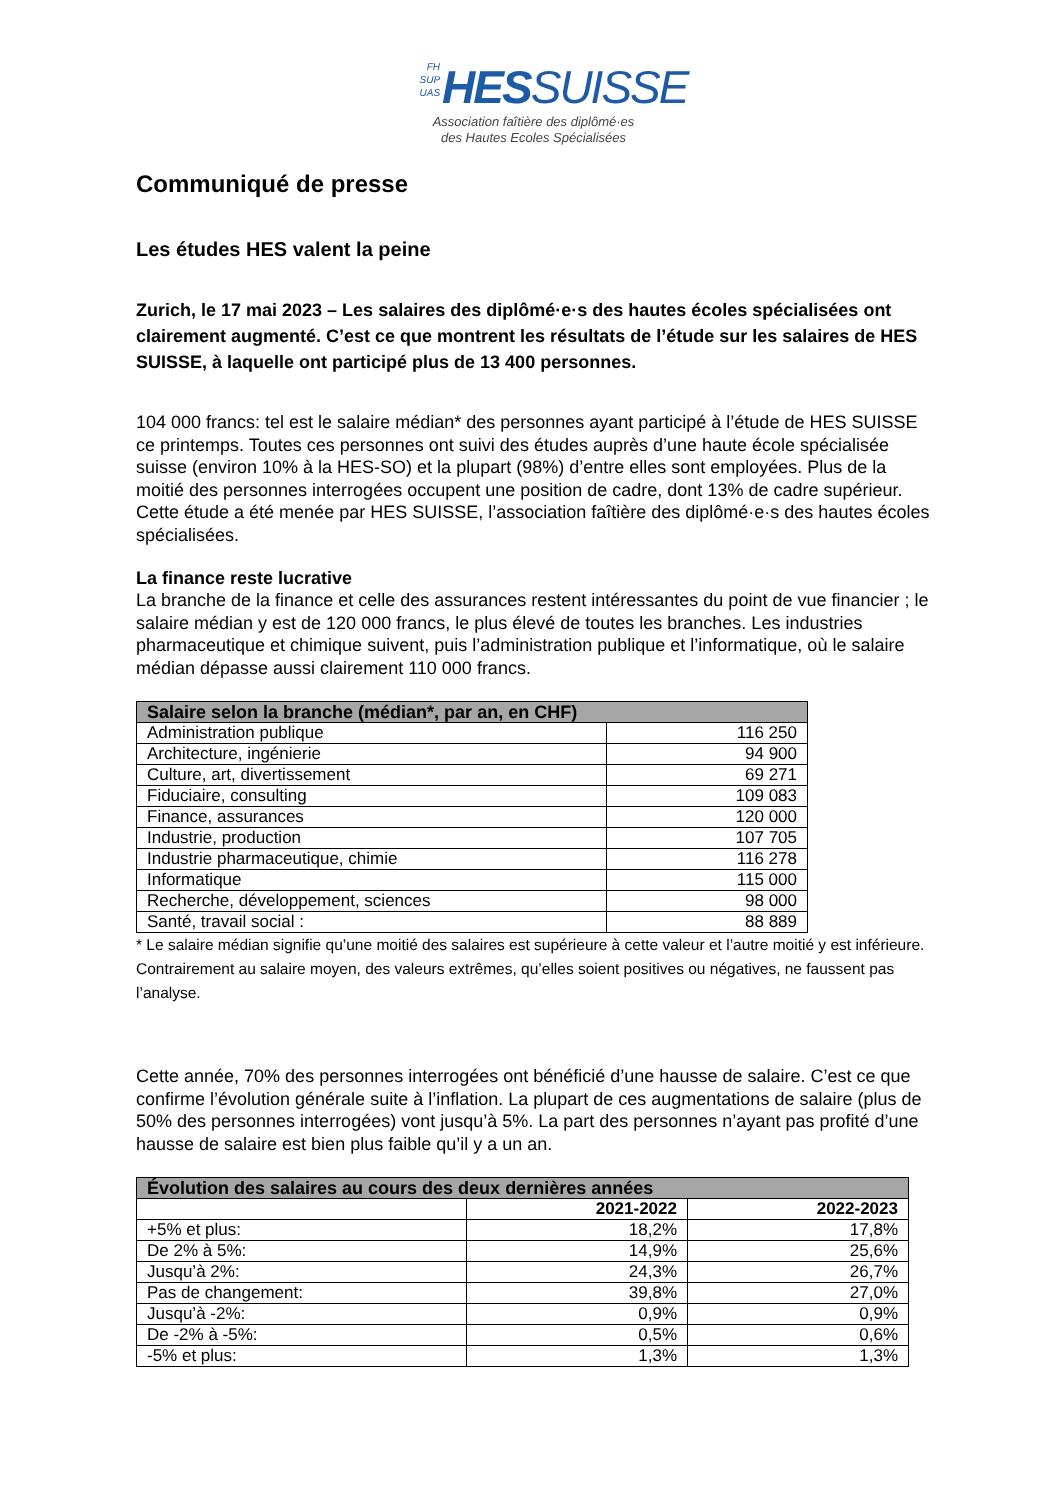FH
SUP
UAS HESSUISSE
Association faîtière des diplômé·es
des Hautes Ecoles Spécialisées
Communiqué de presse
Les études HES valent la peine
Zurich, le 17 mai 2023 – Les salaires des diplômé·e·s des hautes écoles spécialisées ont clairement augmenté. C’est ce que montrent les résultats de l’étude sur les salaires de HES SUISSE, à laquelle ont participé plus de 13 400 personnes.
104 000 francs: tel est le salaire médian* des personnes ayant participé à l’étude de HES SUISSE ce printemps. Toutes ces personnes ont suivi des études auprès d’une haute école spécialisée suisse (environ 10% à la HES-SO) et la plupart (98%) d’entre elles sont employées. Plus de la moitié des personnes interrogées occupent une position de cadre, dont 13% de cadre supérieur. Cette étude a été menée par HES SUISSE, l’association faîtière des diplômé·e·s des hautes écoles spécialisées.
La finance reste lucrative
La branche de la finance et celle des assurances restent intéressantes du point de vue financier ; le salaire médian y est de 120 000 francs, le plus élevé de toutes les branches. Les industries pharmaceutique et chimique suivent, puis l’administration publique et l’informatique, où le salaire médian dépasse aussi clairement 110 000 francs.
| Salaire selon la branche (médian*, par an, en CHF) | |
| --- | --- |
| Administration publique | 116 250 |
| Architecture, ingénierie | 94 900 |
| Culture, art, divertissement | 69 271 |
| Fiduciaire, consulting | 109 083 |
| Finance, assurances | 120 000 |
| Industrie, production | 107 705 |
| Industrie pharmaceutique, chimie | 116 278 |
| Informatique | 115 000 |
| Recherche, développement, sciences | 98 000 |
| Santé, travail social : | 88 889 |
* Le salaire médian signifie qu’une moitié des salaires est supérieure à cette valeur et l’autre moitié y est inférieure. Contrairement au salaire moyen, des valeurs extrêmes, qu’elles soient positives ou négatives, ne faussent pas l’analyse.
Cette année, 70% des personnes interrogées ont bénéficié d’une hausse de salaire. C’est ce que confirme l’évolution générale suite à l’inflation. La plupart de ces augmentations de salaire (plus de 50% des personnes interrogées) vont jusqu’à 5%. La part des personnes n’ayant pas profité d’une hausse de salaire est bien plus faible qu’il y a un an.
| Évolution des salaires au cours des deux dernières années | | |
| --- | --- | --- |
| | 2021-2022 | 2022-2023 |
| +5% et plus: | 18,2% | 17,8% |
| De 2% à 5%: | 14,9% | 25,6% |
| Jusqu’à 2%: | 24,3% | 26,7% |
| Pas de changement: | 39,8% | 27,0% |
| Jusqu’à -2%: | 0,9% | 0,9% |
| De -2% à -5%: | 0,5% | 0,6% |
| -5% et plus: | 1,3% | 1,3% |